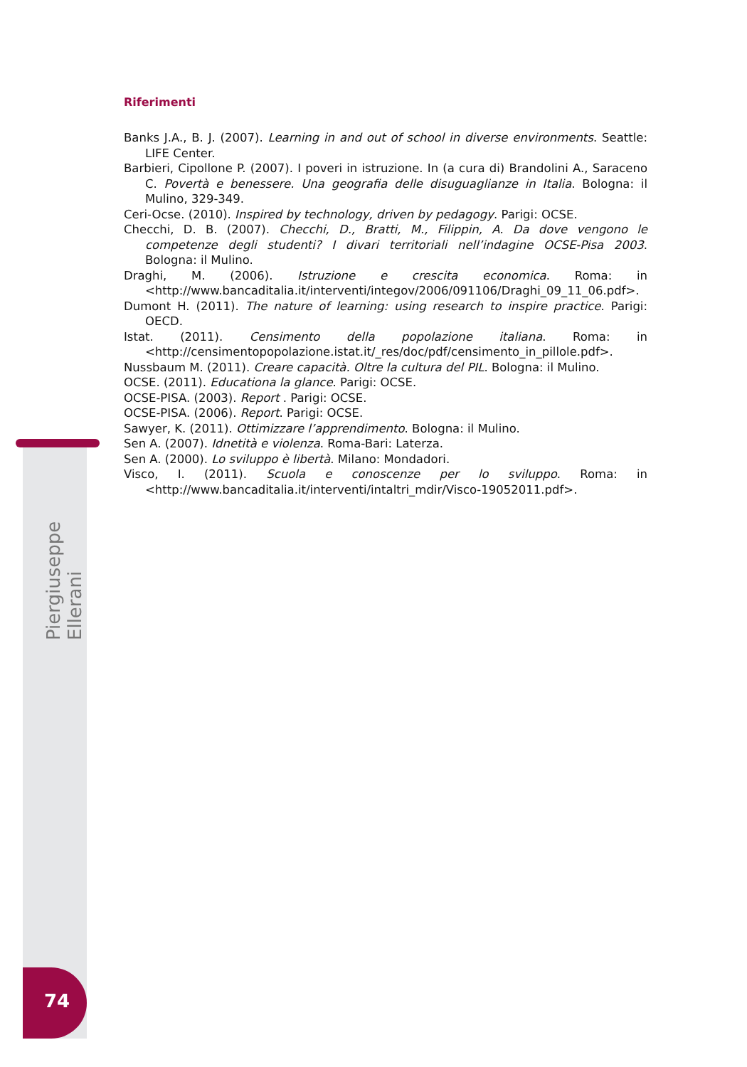Riferimenti
Banks J.A., B. J. (2007). Learning in and out of school in diverse environments. Seattle: LIFE Center.
Barbieri, Cipollone P. (2007). I poveri in istruzione. In (a cura di) Brandolini A., Saraceno C. Povertà e benessere. Una geografia delle disuguaglianze in Italia. Bologna: il Mulino, 329-349.
Ceri-Ocse. (2010). Inspired by technology, driven by pedagogy. Parigi: OCSE.
Checchi, D. B. (2007). Checchi, D., Bratti, M., Filippin, A. Da dove vengono le competenze degli studenti? I divari territoriali nell’indagine OCSE-Pisa 2003. Bologna: il Mulino.
Draghi, M. (2006). Istruzione e crescita economica. Roma: in <http://www.bancaditalia.it/interventi/integov/2006/091106/Draghi_09_11_06.pdf>.
Dumont H. (2011). The nature of learning: using research to inspire practice. Parigi: OECD.
Istat. (2011). Censimento della popolazione italiana. Roma: in <http://censimentopopolazione.istat.it/_res/doc/pdf/censimento_in_pillole.pdf>.
Nussbaum M. (2011). Creare capacità. Oltre la cultura del PIL. Bologna: il Mulino.
OCSE. (2011). Educationa la glance. Parigi: OCSE.
OCSE-PISA. (2003). Report . Parigi: OCSE.
OCSE-PISA. (2006). Report. Parigi: OCSE.
Sawyer, K. (2011). Ottimizzare l’apprendimento. Bologna: il Mulino.
Sen A. (2007). Idnetità e violenza. Roma-Bari: Laterza.
Sen A. (2000). Lo sviluppo è libertà. Milano: Mondadori.
Visco, I. (2011). Scuola e conoscenze per lo sviluppo. Roma: in <http://www.bancaditalia.it/interventi/intaltri_mdir/Visco-19052011.pdf>.
Piergiuseppe Ellerani
74